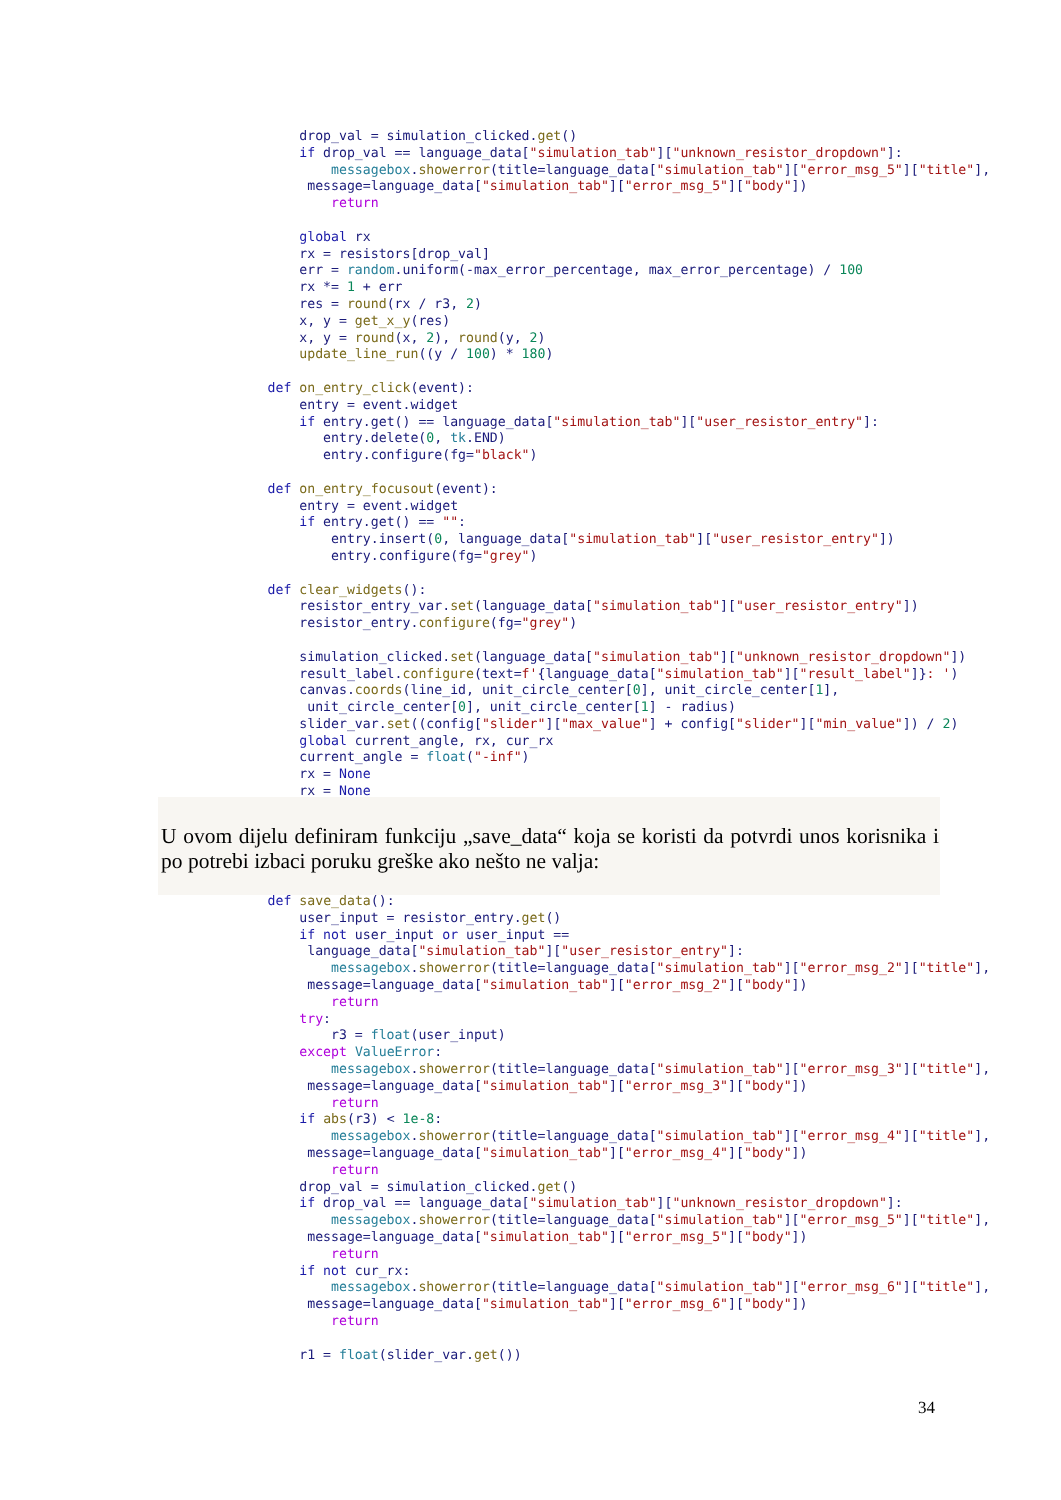drop_val = simulation_clicked.get()
            if drop_val == language_data["simulation_tab"]["unknown_resistor_dropdown"]:
                messagebox.showerror(title=language_data["simulation_tab"]["error_msg_5"]["title"],
             message=language_data["simulation_tab"]["error_msg_5"]["body"])
                return

            global rx
            rx = resistors[drop_val]
            err = random.uniform(-max_error_percentage, max_error_percentage) / 100
            rx *= 1 + err
            res = round(rx / r3, 2)
            x, y = get_x_y(res)
            x, y = round(x, 2), round(y, 2)
            update_line_run((y / 100) * 180)

        def on_entry_click(event):
            entry = event.widget
            if entry.get() == language_data["simulation_tab"]["user_resistor_entry"]:
               entry.delete(0, tk.END)
               entry.configure(fg="black")

        def on_entry_focusout(event):
            entry = event.widget
            if entry.get() == "":
                entry.insert(0, language_data["simulation_tab"]["user_resistor_entry"])
                entry.configure(fg="grey")

        def clear_widgets():
            resistor_entry_var.set(language_data["simulation_tab"]["user_resistor_entry"])
            resistor_entry.configure(fg="grey")

            simulation_clicked.set(language_data["simulation_tab"]["unknown_resistor_dropdown"])
            result_label.configure(text=f'{language_data["simulation_tab"]["result_label"]}: ')
            canvas.coords(line_id, unit_circle_center[0], unit_circle_center[1],
             unit_circle_center[0], unit_circle_center[1] - radius)
            slider_var.set((config["slider"]["max_value"] + config["slider"]["min_value"]) / 2)
            global current_angle, rx, cur_rx
            current_angle = float("-inf")
            rx = None
            rx = None
U ovom dijelu definiram funkciju „save_data“ koja se koristi da potvrdi unos korisnika i po potrebi izbaci poruku greške ako nešto ne valja:
        def save_data():
            user_input = resistor_entry.get()
            if not user_input or user_input ==
             language_data["simulation_tab"]["user_resistor_entry"]:
                messagebox.showerror(title=language_data["simulation_tab"]["error_msg_2"]["title"],
             message=language_data["simulation_tab"]["error_msg_2"]["body"])
                return
            try:
                r3 = float(user_input)
            except ValueError:
                messagebox.showerror(title=language_data["simulation_tab"]["error_msg_3"]["title"],
             message=language_data["simulation_tab"]["error_msg_3"]["body"])
                return
            if abs(r3) < 1e-8:
                messagebox.showerror(title=language_data["simulation_tab"]["error_msg_4"]["title"],
             message=language_data["simulation_tab"]["error_msg_4"]["body"])
                return
            drop_val = simulation_clicked.get()
            if drop_val == language_data["simulation_tab"]["unknown_resistor_dropdown"]:
                messagebox.showerror(title=language_data["simulation_tab"]["error_msg_5"]["title"],
             message=language_data["simulation_tab"]["error_msg_5"]["body"])
                return
            if not cur_rx:
                messagebox.showerror(title=language_data["simulation_tab"]["error_msg_6"]["title"],
             message=language_data["simulation_tab"]["error_msg_6"]["body"])
                return

            r1 = float(slider_var.get())
34